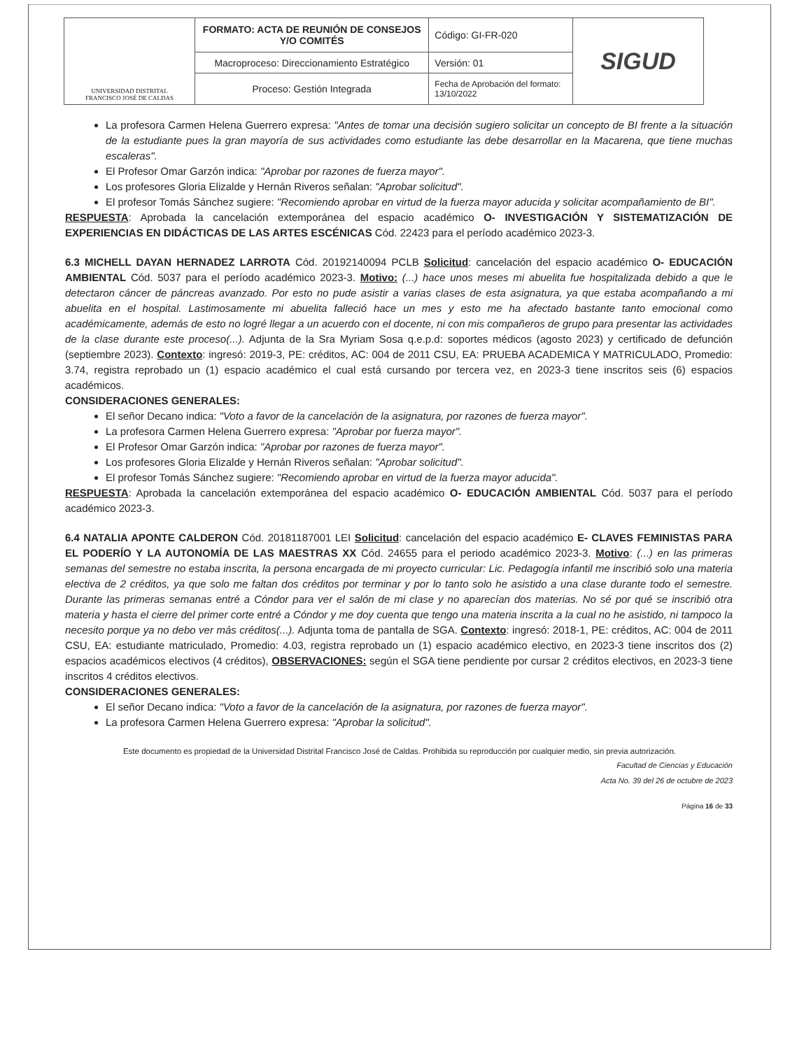| UNIVERSIDAD DISTRITAL FRANCISCO JOSÉ DE CALDAS | FORMATO: ACTA DE REUNIÓN DE CONSEJOS Y/O COMITÉS | Código: GI-FR-020 | SIGUD |
| | Macroproceso: Direccionamiento Estratégico | Versión: 01 | |
| | Proceso: Gestión Integrada | Fecha de Aprobación del formato: 13/10/2022 | |
La profesora Carmen Helena Guerrero expresa: "Antes de tomar una decisión sugiero solicitar un concepto de BI frente a la situación de la estudiante pues la gran mayoría de sus actividades como estudiante las debe desarrollar en la Macarena, que tiene muchas escaleras".
El Profesor Omar Garzón indica: "Aprobar por razones de fuerza mayor".
Los profesores Gloria Elizalde y Hernán Riveros señalan: "Aprobar solicitud".
El profesor Tomás Sánchez sugiere: "Recomiendo aprobar en virtud de la fuerza mayor aducida y solicitar acompañamiento de BI".
RESPUESTA: Aprobada la cancelación extemporánea del espacio académico O- INVESTIGACIÓN Y SISTEMATIZACIÓN DE EXPERIENCIAS EN DIDÁCTICAS DE LAS ARTES ESCÉNICAS Cód. 22423 para el período académico 2023-3.
6.3 MICHELL DAYAN HERNADEZ LARROTA Cód. 20192140094 PCLB Solicitud: cancelación del espacio académico O- EDUCACIÓN AMBIENTAL Cód. 5037 para el período académico 2023-3. Motivo: (...) hace unos meses mi abuelita fue hospitalizada debido a que le detectaron cáncer de páncreas avanzado. Por esto no pude asistir a varias clases de esta asignatura, ya que estaba acompañando a mi abuelita en el hospital. Lastimosamente mi abuelita falleció hace un mes y esto me ha afectado bastante tanto emocional como académicamente, además de esto no logré llegar a un acuerdo con el docente, ni con mis compañeros de grupo para presentar las actividades de la clase durante este proceso(...). Adjunta de la Sra Myriam Sosa q.e.p.d: soportes médicos (agosto 2023) y certificado de defunción (septiembre 2023). Contexto: ingresó: 2019-3, PE: créditos, AC: 004 de 2011 CSU, EA: PRUEBA ACADEMICA Y MATRICULADO, Promedio: 3.74, registra reprobado un (1) espacio académico el cual está cursando por tercera vez, en 2023-3 tiene inscritos seis (6) espacios académicos.
CONSIDERACIONES GENERALES:
El señor Decano indica: "Voto a favor de la cancelación de la asignatura, por razones de fuerza mayor".
La profesora Carmen Helena Guerrero expresa: "Aprobar por fuerza mayor".
El Profesor Omar Garzón indica: "Aprobar por razones de fuerza mayor".
Los profesores Gloria Elizalde y Hernán Riveros señalan: "Aprobar solicitud".
El profesor Tomás Sánchez sugiere: "Recomiendo aprobar en virtud de la fuerza mayor aducida".
RESPUESTA: Aprobada la cancelación extemporánea del espacio académico O- EDUCACIÓN AMBIENTAL Cód. 5037 para el período académico 2023-3.
6.4 NATALIA APONTE CALDERON Cód. 20181187001 LEI Solicitud: cancelación del espacio académico E- CLAVES FEMINISTAS PARA EL PODERÍO Y LA AUTONOMÍA DE LAS MAESTRAS XX Cód. 24655 para el periodo académico 2023-3. Motivo: (...) en las primeras semanas del semestre no estaba inscrita, la persona encargada de mi proyecto curricular: Lic. Pedagogía infantil me inscribió solo una materia electiva de 2 créditos, ya que solo me faltan dos créditos por terminar y por lo tanto solo he asistido a una clase durante todo el semestre. Durante las primeras semanas entré a Cóndor para ver el salón de mi clase y no aparecían dos materias. No sé por qué se inscribió otra materia y hasta el cierre del primer corte entré a Cóndor y me doy cuenta que tengo una materia inscrita a la cual no he asistido, ni tampoco la necesito porque ya no debo ver más créditos(...). Adjunta toma de pantalla de SGA. Contexto: ingresó: 2018-1, PE: créditos, AC: 004 de 2011 CSU, EA: estudiante matriculado, Promedio: 4.03, registra reprobado un (1) espacio académico electivo, en 2023-3 tiene inscritos dos (2) espacios académicos electivos (4 créditos), OBSERVACIONES: según el SGA tiene pendiente por cursar 2 créditos electivos, en 2023-3 tiene inscritos 4 créditos electivos.
CONSIDERACIONES GENERALES:
El señor Decano indica: "Voto a favor de la cancelación de la asignatura, por razones de fuerza mayor".
La profesora Carmen Helena Guerrero expresa: "Aprobar la solicitud".
Este documento es propiedad de la Universidad Distrital Francisco José de Caldas. Prohibida su reproducción por cualquier medio, sin previa autorización.
Facultad de Ciencias y Educación
Acta No. 39 del 26 de octubre de 2023
Página 16 de 33